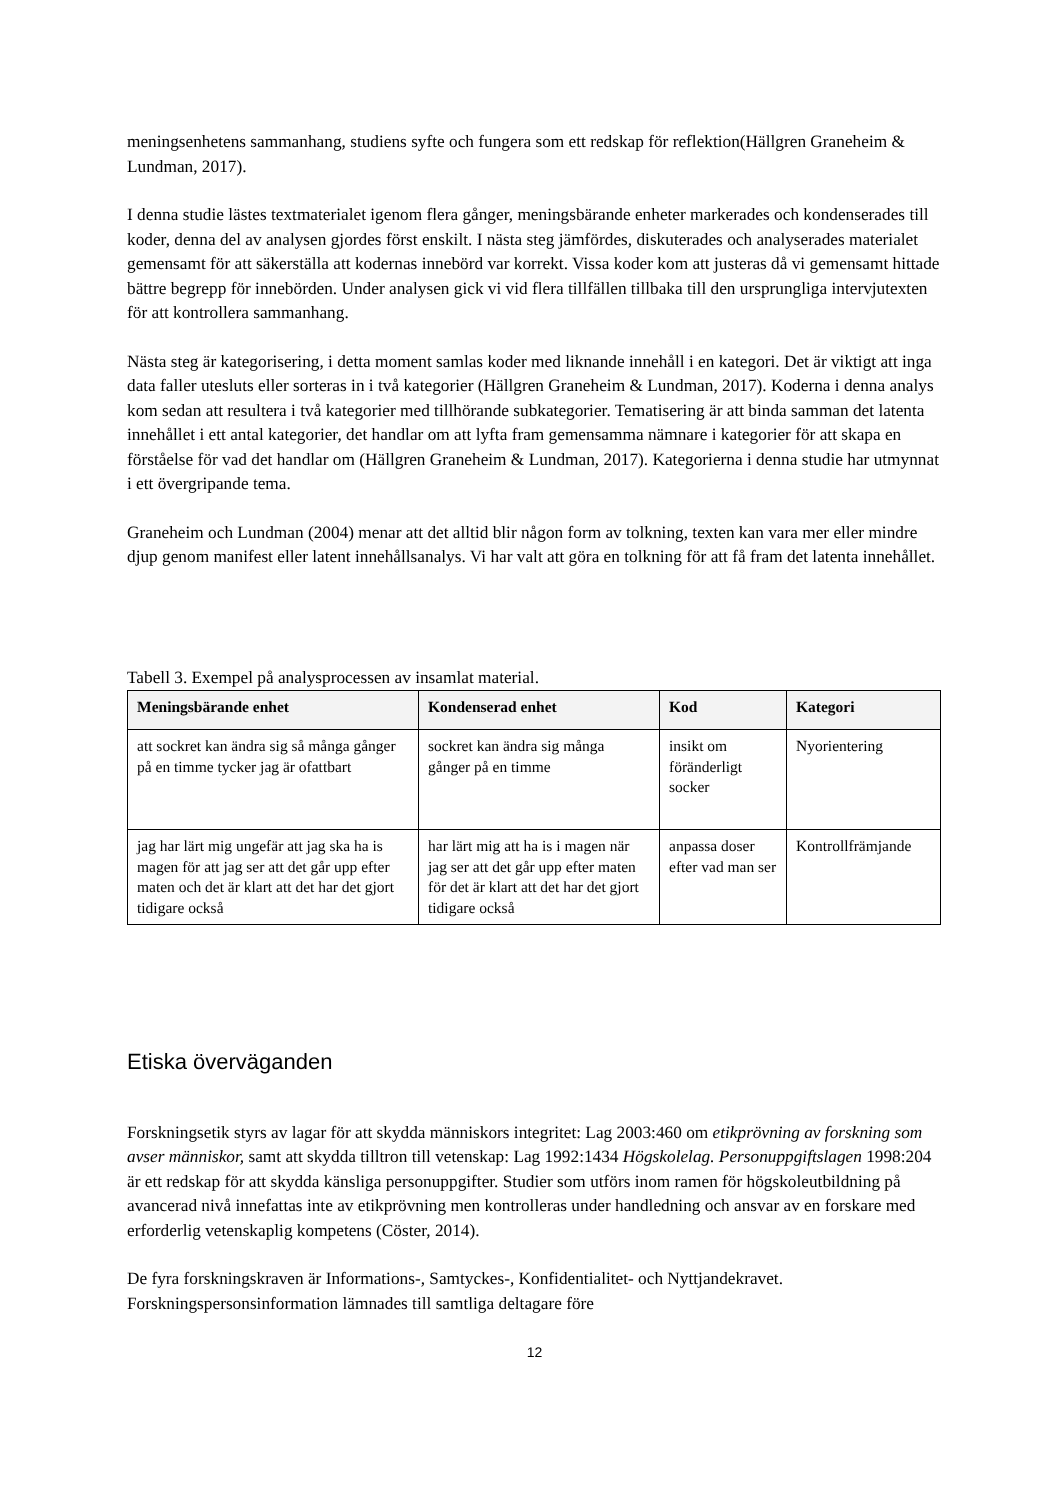meningsenhetens sammanhang, studiens syfte och fungera som ett redskap för reflektion(Hällgren Graneheim & Lundman, 2017).
I denna studie lästes textmaterialet igenom flera gånger, meningsbärande enheter markerades och kondenserades till koder, denna del av analysen gjordes först enskilt. I nästa steg jämfördes, diskuterades och analyserades materialet gemensamt för att säkerställa att kodernas innebörd var korrekt. Vissa koder kom att justeras då vi gemensamt hittade bättre begrepp för innebörden. Under analysen gick vi vid flera tillfällen tillbaka till den ursprungliga intervjutexten för att kontrollera sammanhang.
Nästa steg är kategorisering, i detta moment samlas koder med liknande innehåll i en kategori. Det är viktigt att inga data faller utesluts eller sorteras in i två kategorier (Hällgren Graneheim & Lundman, 2017). Koderna i denna analys kom sedan att resultera i två kategorier med tillhörande subkategorier. Tematisering är att binda samman det latenta innehållet i ett antal kategorier, det handlar om att lyfta fram gemensamma nämnare i kategorier för att skapa en förståelse för vad det handlar om (Hällgren Graneheim & Lundman, 2017). Kategorierna i denna studie har utmynnat i ett övergripande tema.
Graneheim och Lundman (2004) menar att det alltid blir någon form av tolkning, texten kan vara mer eller mindre djup genom manifest eller latent innehållsanalys. Vi har valt att göra en tolkning för att få fram det latenta innehållet.
Tabell 3. Exempel på analysprocessen av insamlat material.
| Meningsbärande enhet | Kondenserad enhet | Kod | Kategori |
| --- | --- | --- | --- |
| att sockret kan ändra sig så många gånger på en timme tycker jag är ofattbart | sockret kan ändra sig många gånger på en timme | insikt om föränderligt socker | Nyorientering |
| jag har lärt mig ungefär att jag ska ha is magen för att jag ser att det går upp efter maten och det är klart att det har det gjort tidigare också | har lärt mig att ha is i magen när jag ser att det går upp efter maten för det är klart att det har det gjort tidigare också | anpassa doser efter vad man ser | Kontrollfrämjande |
Etiska överväganden
Forskningsetik styrs av lagar för att skydda människors integritet: Lag 2003:460 om etikprövning av forskning som avser människor, samt att skydda tilltron till vetenskap: Lag 1992:1434 Högskolelag. Personuppgiftslagen 1998:204 är ett redskap för att skydda känsliga personuppgifter. Studier som utförs inom ramen för högskoleutbildning på avancerad nivå innefattas inte av etikprövning men kontrolleras under handledning och ansvar av en forskare med erforderlig vetenskaplig kompetens (Cöster, 2014).
De fyra forskningskraven är Informations-, Samtyckes-, Konfidentialitet- och Nyttjandekravet. Forskningspersonsinformation lämnades till samtliga deltagare före
12